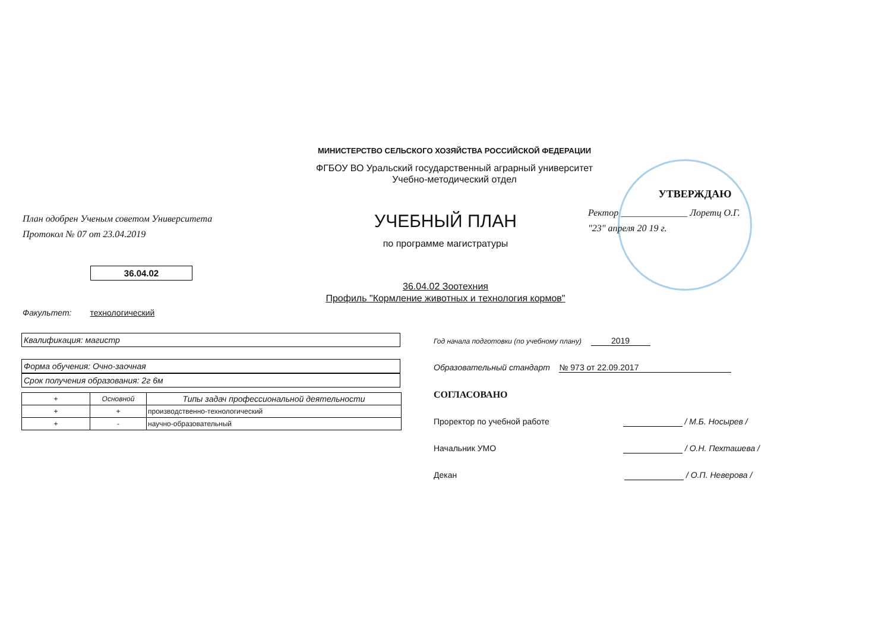МИНИСТЕРСТВО СЕЛЬСКОГО ХОЗЯЙСТВА РОССИЙСКОЙ ФЕДЕРАЦИИ
ФГБОУ ВО Уральский государственный аграрный университет
Учебно-методический отдел
План одобрен Ученым советом Университета
Протокол № 07 от 23.04.2019
36.04.02
УЧЕБНЫЙ ПЛАН
по программе магистратуры
УТВЕРЖДАЮ
Ректор ______________ Лоретц О.Г.
"23" апреля 20 19 г.
36.04.02 Зоотехния
Профиль "Кормление животных и технология кормов"
Факультет: технологический
Квалификация: магистр
Форма обучения: Очно-заочная
Срок получения образования: 2г 6м
| + | Основной | Типы задач профессиональной деятельности |
| + | + | производственно-технологический |
| + | - | научно-образовательный |
Год начала подготовки (по учебному плану) 2019
Образовательный стандарт № 973 от 22.09.2017
СОГЛАСОВАНО
Проректор по учебной работе / М.Б. Носырев /
Начальник УМО / О.Н. Пехташева /
Декан / О.П. Неверова /